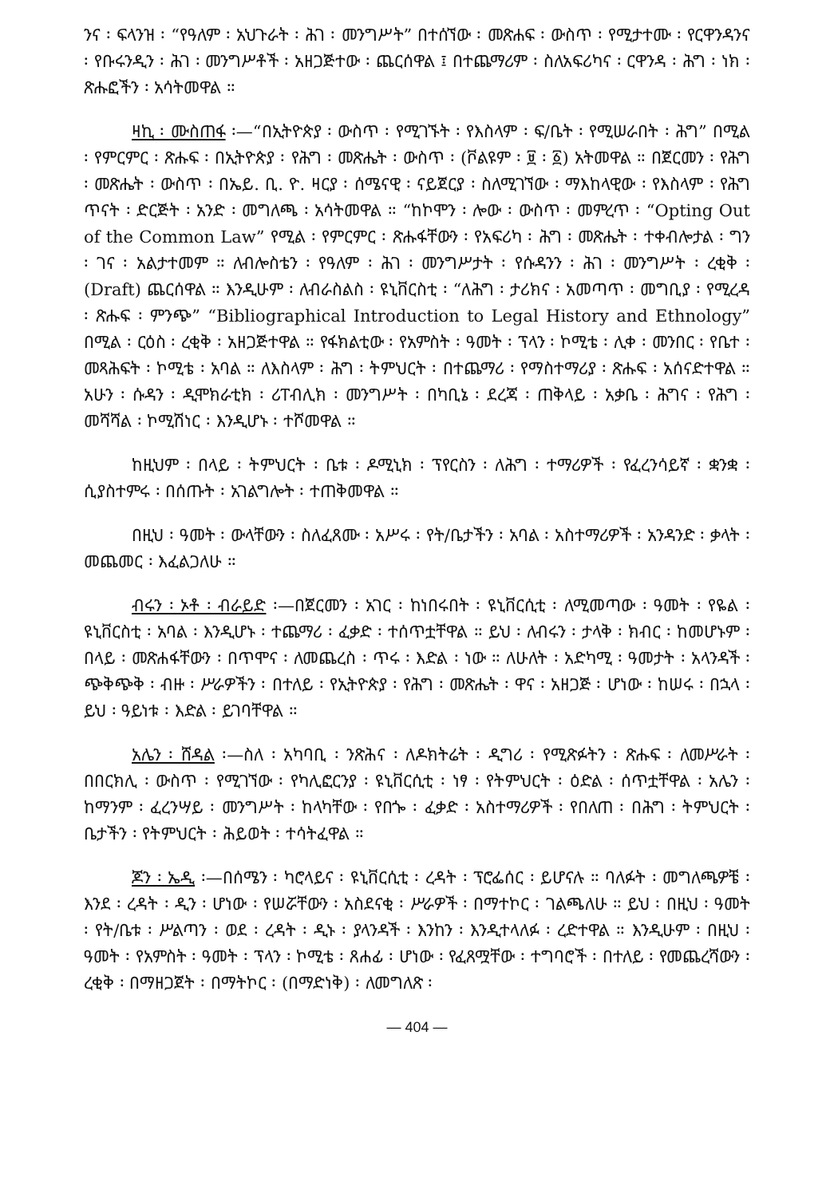ንና ፡ ፍላንዝ ፡ “የዓለም ፡ አህጉራት ፡ ሕገ ፡ መንግሥት” በተሰኘው ፡ መጽሐፍ ፡ ውስጥ ፡ የሚታተሙ ፡ የርዋንዳንና ፡ የቡሩንዲን ፡ ሕገ ፡ መንግሥቶች ፡ አዘጋጅተው ፡ ጨርሰዋል ፤ በተጨማሪም ፡ ስለአፍሪካና ፡ ርዋንዳ ፡ ሕግ ፡ ነክ ፡ ጽሑፎችን ፡ አሳትመዋል ።
ዛኪ ፡ ሙስጠፋ ፡—“በኢትዮጵያ ፡ ውስጥ ፡ የሚገኙት ፡ የእስላም ፡ ፍ/ቤት ፡ የሚሠራበት ፡ ሕግ” በሚል ፡ የምርምር ፡ ጽሑፍ ፡ በኢትዮጵያ ፡ የሕግ ፡ መጽሔት ፡ ውስጥ ፡ (ቮልዩም ፡ ፱ ፡ ፩) አትመዋል ። በጀርመን ፡ የሕግ ፡ መጽሔት ፡ ውስጥ ፡ በኤይ. ቢ. ዮ. ዛርያ ፡ ሰሜናዊ ፡ ናይጀርያ ፡ ስለሚገኘው ፡ ማእከላዊው ፡ የእስላም ፡ የሕግ ጥናት ፡ ድርጅት ፡ አንድ ፡ መግለጫ ፡ አሳትመዋል ። “ከኮሞን ፡ ሎው ፡ ውስጥ ፡ መምረጥ ፡ “Opting Out of the Common Law” የሚል ፡ የምርምር ፡ ጽሑፋቸውን ፡ የአፍሪካ ፡ ሕግ ፡ መጽሔት ፡ ተቀብሎታል ፡ ግን ፡ ገና ፡ አልታተመም ። ለብሎስቴን ፡ የዓለም ፡ ሕገ ፡ መንግሥታት ፡ የሱዳንን ፡ ሕገ ፡ መንግሥት ፡ ረቂቅ ፡ (Draft) ጨርሰዋል ። እንዲሁም ፡ ለብራስልስ ፡ ዩኒቨርስቲ ፡ “ለሕግ ፡ ታሪክና ፡ አመጣጥ ፡ መግቢያ ፡ የሚረዳ ፡ ጽሑፍ ፡ ምንጭ” “Bibliographical Introduction to Legal History and Ethnology” በሚል ፡ ርዕስ ፡ ረቂቅ ፡ አዘጋጅተዋል ። የፋክልቲው ፡ የአምስት ፡ ዓመት ፡ ፕላን ፡ ኮሚቴ ፡ ሊቀ ፡ መንበር ፡ የቤተ ፡ መጻሕፍት ፡ ኮሚቴ ፡ አባል ። ለእስላም ፡ ሕግ ፡ ትምህርት ፡ በተጨማሪ ፡ የማስተማሪያ ፡ ጽሑፍ ፡ አሰናድተዋል ። አሁን ፡ ሱዳን ፡ ዲሞክራቲክ ፡ ሪፐብሊክ ፡ መንግሥት ፡ በካቢኔ ፡ ደረጃ ፡ ጠቅላይ ፡ አቃቤ ፡ ሕግና ፡ የሕግ ፡ መሻሻል ፡ ኮሚሽነር ፡ እንዲሆኑ ፡ ተሾመዋል ።
ከዚህም ፡ በላይ ፡ ትምህርት ፡ ቤቱ ፡ ዶሚኒክ ፡ ፕየርስን ፡ ለሕግ ፡ ተማሪዎች ፡ የፈረንሳይኛ ፡ ቋንቋ ፡ ሲያስተምሩ ፡ በሰጡት ፡ አገልግሎት ፡ ተጠቅመዋል ።
በዚህ ፡ ዓመት ፡ ውላቸውን ፡ ስለፈጸሙ ፡ አሥሩ ፡ የት/ቤታችን ፡ አባል ፡ አስተማሪዎች ፡ አንዳንድ ፡ ቃላት ፡ መጨመር ፡ እፈልጋለሁ ።
ብሩን ፡ ኦቶ ፡ ብራይድ ፡—በጀርመን ፡ አገር ፡ ከነበሩበት ፡ ዩኒቨርሲቲ ፡ ለሚመጣው ፡ ዓመት ፡ የዬል ፡ ዩኒቨርስቲ ፡ አባል ፡ እንዲሆኑ ፡ ተጨማሪ ፡ ፈቃድ ፡ ተሰጥቷቸዋል ። ይህ ፡ ለብሩን ፡ ታላቅ ፡ ክብር ፡ ከመሆኑም ፡ በላይ ፡ መጽሐፋቸውን ፡ በጥሞና ፡ ለመጨረስ ፡ ጥሩ ፡ እድል ፡ ነው ። ለሁለት ፡ አድካሚ ፡ ዓመታት ፡ አላንዳች ፡ ጭቅጭቅ ፡ ብዙ ፡ ሥራዎችን ፡ በተለይ ፡ የኢትዮጵያ ፡ የሕግ ፡ መጽሔት ፡ ዋና ፡ አዘጋጅ ፡ ሆነው ፡ ከሠሩ ፡ በኋላ ፡ ይህ ፡ ዓይነቱ ፡ እድል ፡ ይገባቸዋል ።
አሌን ፡ ሸዳል ፡—ስለ ፡ አካባቢ ፡ ንጽሕና ፡ ለዶክትሬት ፡ ዲግሪ ፡ የሚጽፉትን ፡ ጽሑፍ ፡ ለመሥራት ፡ በበርክሊ ፡ ውስጥ ፡ የሚገኘው ፡ የካሊፎርንያ ፡ ዩኒቨርሲቲ ፡ ነፃ ፡ የትምህርት ፡ ዕድል ፡ ሰጥቷቸዋል ፡ አሌን ፡ ከማንም ፡ ፈረንሣይ ፡ መንግሥት ፡ ከላካቸው ፡ የበጐ ፡ ፈቃድ ፡ አስተማሪዎች ፡ የበለጠ ፡ በሕግ ፡ ትምህርት ፡ ቤታችን ፡ የትምህርት ፡ ሕይወት ፡ ተሳትፈዋል ።
ጆን ፡ ኤዲ ፡—በሰሜን ፡ ካሮላይና ፡ ዩኒቨርሲቲ ፡ ረዳት ፡ ፕሮፌሰር ፡ ይሆናሉ ። ባለፉት ፡ መግለጫዎቼ ፡ እንደ ፡ ረዳት ፡ ዲን ፡ ሆነው ፡ የሠሯቸውን ፡ አስደናቂ ፡ ሥራዎች ፡ በማተኮር ፡ ገልጫለሁ ። ይህ ፡ በዚህ ፡ ዓመት ፡ የት/ቤቱ ፡ ሥልጣን ፡ ወደ ፡ ረዳት ፡ ዲኑ ፡ ያላንዳች ፡ እንከን ፡ እንዲተላለፉ ፡ ረድተዋል ። እንዲሁም ፡ በዚህ ፡ ዓመት ፡ የአምስት ፡ ዓመት ፡ ፕላን ፡ ኮሚቴ ፡ ጸሐፊ ፡ ሆነው ፡ የፈጸሟቸው ፡ ተግባሮች ፡ በተለይ ፡ የመጨረሻውን ፡ ረቂቅ ፡ በማዘጋጀት ፡ በማትኮር ፡ (በማድነቅ) ፡ ለመግለጽ ፡
— 404 —